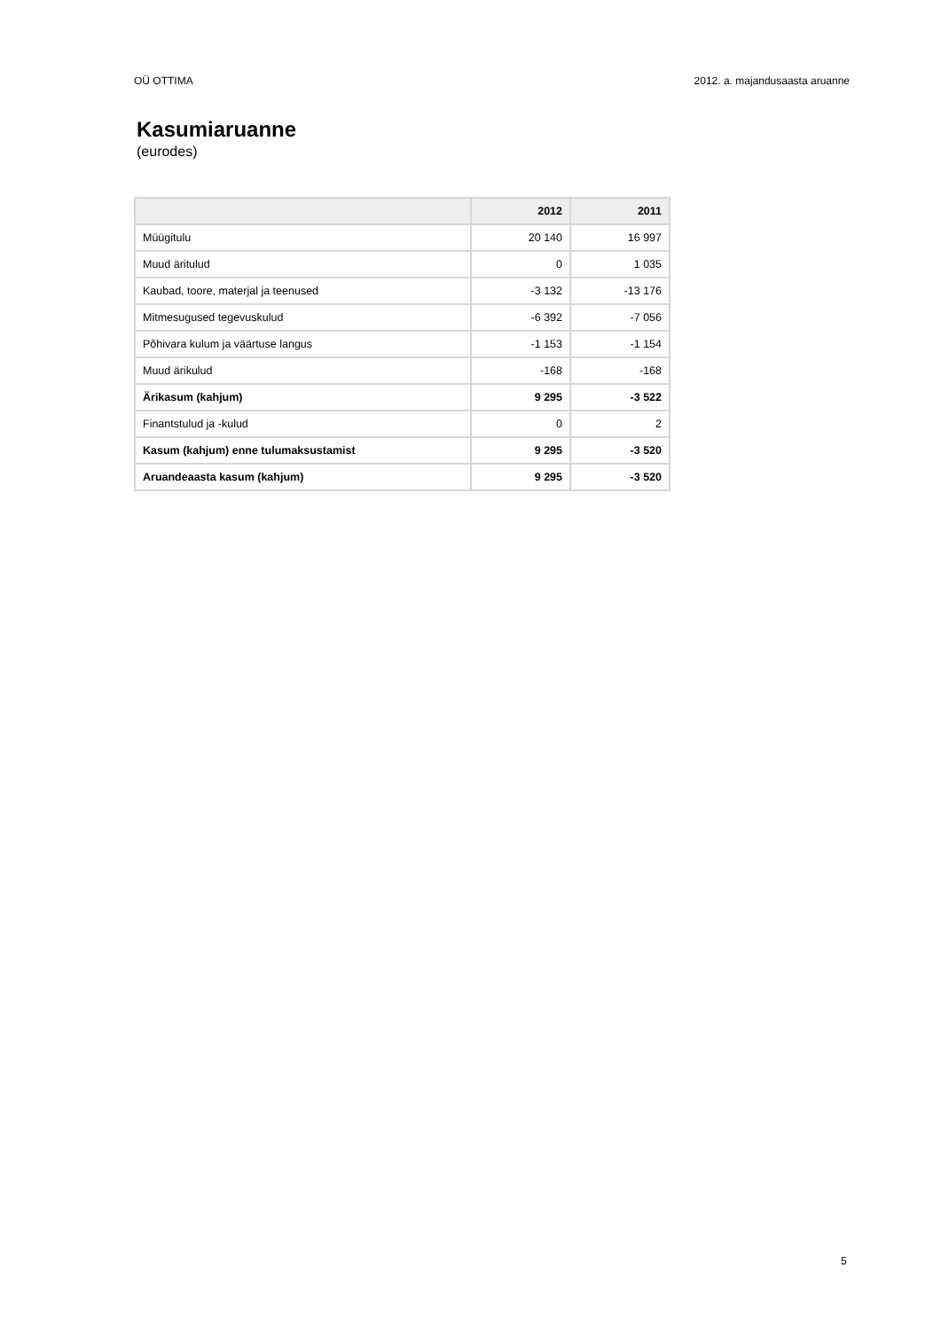OÜ OTTIMA 2012. a. majandusaasta aruanne
Kasumiaruanne
(eurodes)
| | 2012 | 2011 |
| --- | --- | --- |
| Müügitulu | 20 140 | 16 997 |
| Muud äritulud | 0 | 1 035 |
| Kaubad, toore, materjal ja teenused | -3 132 | -13 176 |
| Mitmesugused tegevuskulud | -6 392 | -7 056 |
| Põhivara kulum ja väärtuse langus | -1 153 | -1 154 |
| Muud ärikulud | -168 | -168 |
| Ärikasum (kahjum) | 9 295 | -3 522 |
| Finantstulud ja -kulud | 0 | 2 |
| Kasum (kahjum) enne tulumaksustamist | 9 295 | -3 520 |
| Aruandeaasta kasum (kahjum) | 9 295 | -3 520 |
5